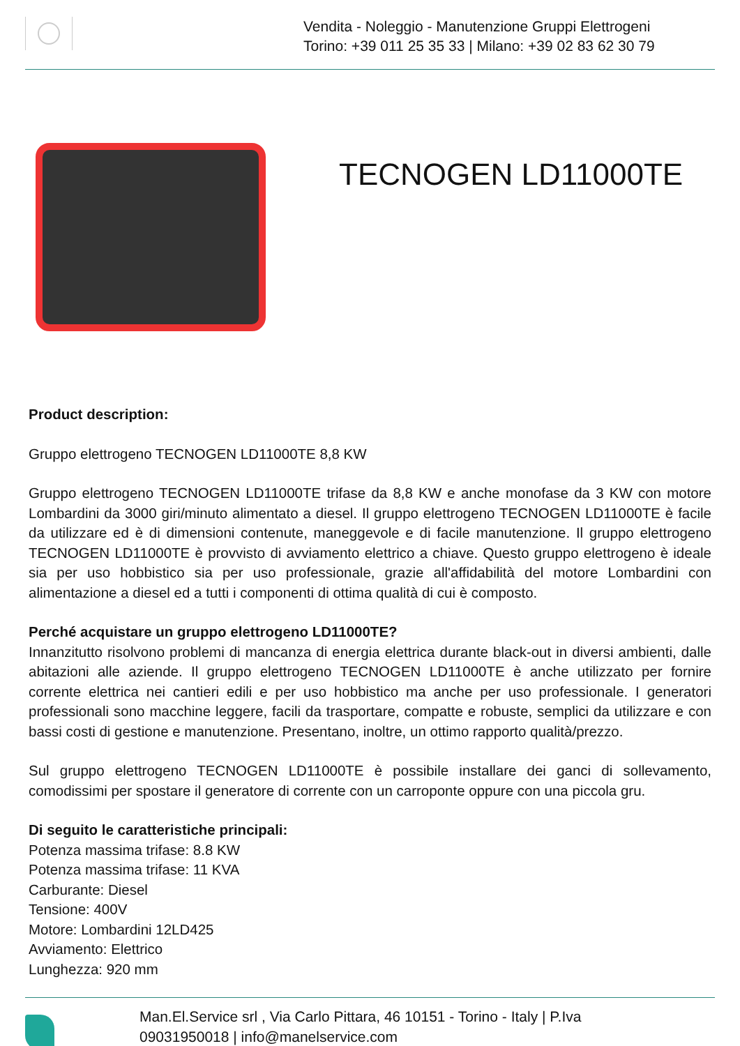Vendita - Noleggio - Manutenzione Gruppi Elettrogeni
Torino: +39 011 25 35 33 | Milano: +39 02 83 62 30 79
TECNOGEN LD11000TE
Product description:
Gruppo elettrogeno TECNOGEN LD11000TE 8,8 KW
Gruppo elettrogeno TECNOGEN LD11000TE trifase da 8,8 KW e anche monofase da 3 KW con motore Lombardini da 3000 giri/minuto alimentato a diesel. Il gruppo elettrogeno TECNOGEN LD11000TE è facile da utilizzare ed è di dimensioni contenute, maneggevole e di facile manutenzione. Il gruppo elettrogeno TECNOGEN LD11000TE è provvisto di avviamento elettrico a chiave. Questo gruppo elettrogeno è ideale sia per uso hobbistico sia per uso professionale, grazie all'affidabilità del motore Lombardini con alimentazione a diesel ed a tutti i componenti di ottima qualità di cui è composto.
Perché acquistare un gruppo elettrogeno LD11000TE?
Innanzitutto risolvono problemi di mancanza di energia elettrica durante black-out in diversi ambienti, dalle abitazioni alle aziende. Il gruppo elettrogeno TECNOGEN LD11000TE è anche utilizzato per fornire corrente elettrica nei cantieri edili e per uso hobbistico ma anche per uso professionale. I generatori professionali sono macchine leggere, facili da trasportare, compatte e robuste, semplici da utilizzare e con bassi costi di gestione e manutenzione. Presentano, inoltre, un ottimo rapporto qualità/prezzo.
Sul gruppo elettrogeno TECNOGEN LD11000TE è possibile installare dei ganci di sollevamento, comodissimi per spostare il generatore di corrente con un carroponte oppure con una piccola gru.
Di seguito le caratteristiche principali:
Potenza massima trifase: 8.8 KW
Potenza massima trifase: 11 KVA
Carburante: Diesel
Tensione: 400V
Motore: Lombardini 12LD425
Avviamento: Elettrico
Lunghezza: 920 mm
Man.El.Service srl , Via Carlo Pittara, 46 10151 - Torino - Italy | P.Iva 09031950018 | info@manelservice.com